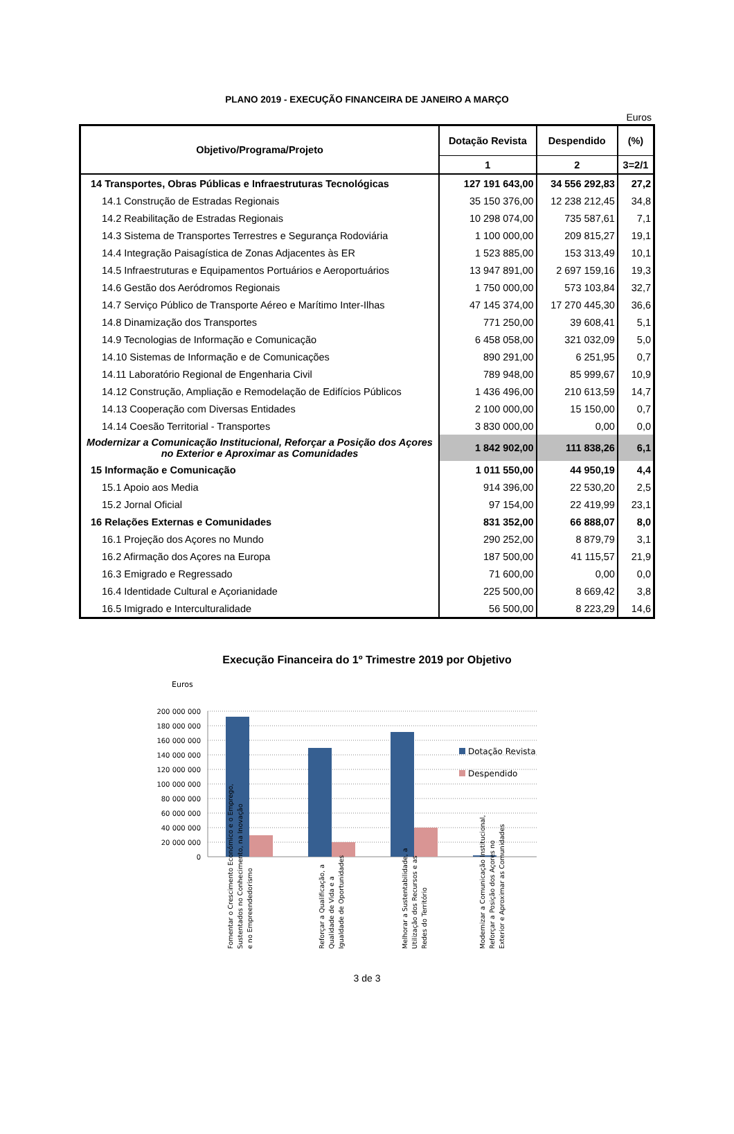PLANO 2019 - EXECUÇÃO FINANCEIRA DE JANEIRO A MARÇO
Euros
| Objetivo/Programa/Projeto | Dotação Revista | Despendido | (%) |
| --- | --- | --- | --- |
| | 1 | 2 | 3=2/1 |
| 14 Transportes, Obras Públicas e Infraestruturas Tecnológicas | 127 191 643,00 | 34 556 292,83 | 27,2 |
| 14.1 Construção de Estradas Regionais | 35 150 376,00 | 12 238 212,45 | 34,8 |
| 14.2 Reabilitação de Estradas Regionais | 10 298 074,00 | 735 587,61 | 7,1 |
| 14.3 Sistema de Transportes Terrestres e Segurança Rodoviária | 1 100 000,00 | 209 815,27 | 19,1 |
| 14.4 Integração Paisagística de Zonas Adjacentes às ER | 1 523 885,00 | 153 313,49 | 10,1 |
| 14.5 Infraestruturas e Equipamentos Portuários e Aeroportuários | 13 947 891,00 | 2 697 159,16 | 19,3 |
| 14.6 Gestão dos Aeródromos Regionais | 1 750 000,00 | 573 103,84 | 32,7 |
| 14.7 Serviço Público de Transporte Aéreo e Marítimo Inter-Ilhas | 47 145 374,00 | 17 270 445,30 | 36,6 |
| 14.8 Dinamização dos Transportes | 771 250,00 | 39 608,41 | 5,1 |
| 14.9 Tecnologias de Informação e Comunicação | 6 458 058,00 | 321 032,09 | 5,0 |
| 14.10 Sistemas de Informação e de Comunicações | 890 291,00 | 6 251,95 | 0,7 |
| 14.11 Laboratório Regional de Engenharia Civil | 789 948,00 | 85 999,67 | 10,9 |
| 14.12 Construção, Ampliação e Remodelação de Edifícios Públicos | 1 436 496,00 | 210 613,59 | 14,7 |
| 14.13 Cooperação com Diversas Entidades | 2 100 000,00 | 15 150,00 | 0,7 |
| 14.14 Coesão Territorial - Transportes | 3 830 000,00 | 0,00 | 0,0 |
| Modernizar a Comunicação Institucional, Reforçar a Posição dos Açores no Exterior e Aproximar as Comunidades | 1 842 902,00 | 111 838,26 | 6,1 |
| 15 Informação e Comunicação | 1 011 550,00 | 44 950,19 | 4,4 |
| 15.1 Apoio aos Media | 914 396,00 | 22 530,20 | 2,5 |
| 15.2 Jornal Oficial | 97 154,00 | 22 419,99 | 23,1 |
| 16 Relações Externas e Comunidades | 831 352,00 | 66 888,07 | 8,0 |
| 16.1 Projeção dos Açores no Mundo | 290 252,00 | 8 879,79 | 3,1 |
| 16.2 Afirmação dos Açores na Europa | 187 500,00 | 41 115,57 | 21,9 |
| 16.3 Emigrado e Regressado | 71 600,00 | 0,00 | 0,0 |
| 16.4 Identidade Cultural e Açorianidade | 225 500,00 | 8 669,42 | 3,8 |
| 16.5 Imigrado e Interculturalidade | 56 500,00 | 8 223,29 | 14,6 |
Execução Financeira do 1º Trimestre 2019 por Objetivo
Euros
200 000 000
180 000 000
160 000 000
140 000 000
120 000 000
100 000 000
80 000 000
60 000 000
40 000 000
20 000 000
0
Dotação Revista
Despendido
Fomentar o Crescimento Económico e o Emprego,
Sustentados no Conhecimento, na Inovação
e no Empreendedorismo
Reforçar a Qualificação, a
Qualidade de Vida e a
Igualdade de Oportunidades
Melhorar a Sustentabilidade, a
Utilização dos Recursos e as
Redes do Território
Modernizar a Comunicação Institucional,
Reforçar a Posição dos Açores no
Exterior e Aproximar as Comunidades
3 de 3